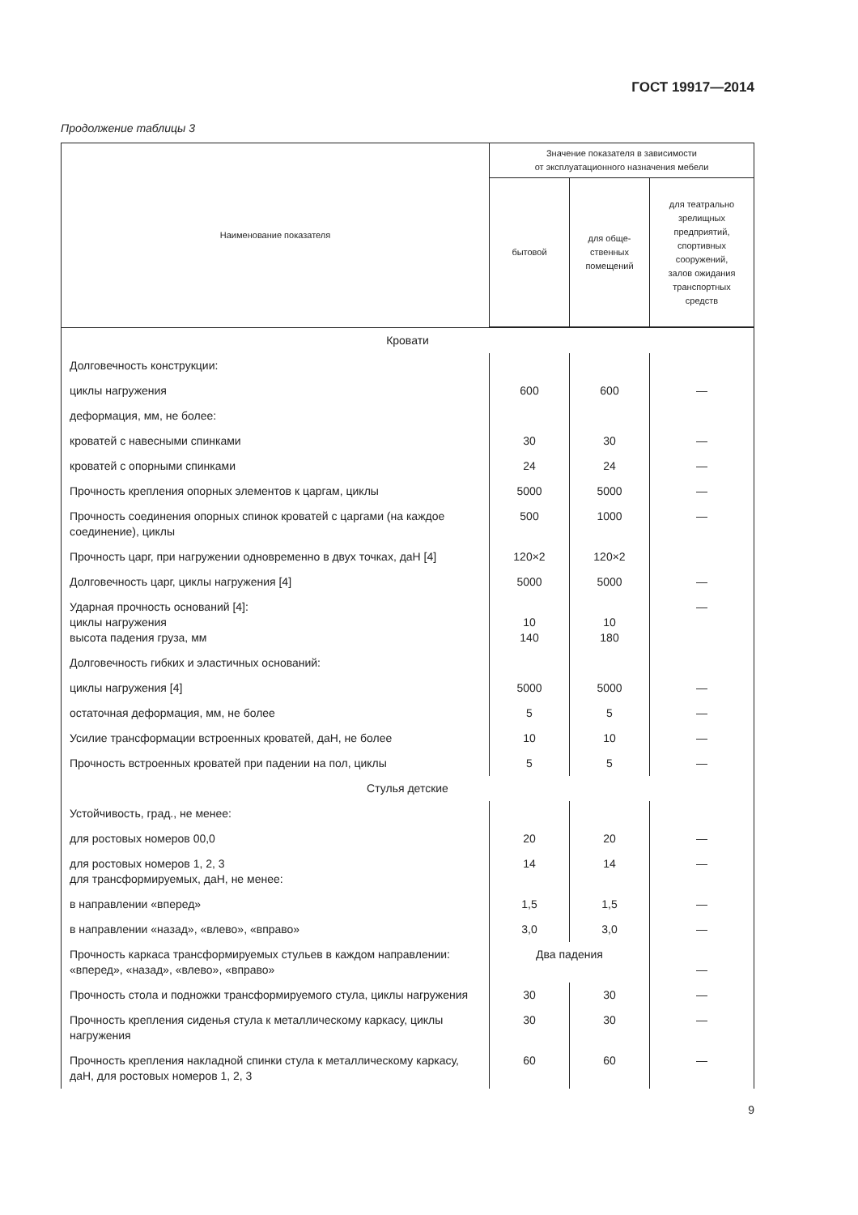ГОСТ 19917—2014
Продолжение таблицы 3
| Наименование показателя | Значение показателя в зависимости от эксплуатационного назначения мебели | | |
| --- | --- | --- | --- |
| | бытовой | для обще- ственных помещений | для театрально зрелищных предприятий, спортивных сооружений, залов ожидания транспортных средств |
| Кровати | | | |
| Долговечность конструкции: | | | |
| циклы нагружения | 600 | 600 | — |
| деформация, мм, не более: | | | |
| кроватей с навесными спинками | 30 | 30 | — |
| кроватей с опорными спинками | 24 | 24 | — |
| Прочность крепления опорных элементов к царгам, циклы | 5000 | 5000 | — |
| Прочность соединения опорных спинок кроватей с царгами (на каждое соединение), циклы | 500 | 1000 | — |
| Прочность царг, при нагружении одновременно в двух точках, даН [4] | 120×2 | 120×2 | |
| Долговечность царг, циклы нагружения [4] | 5000 | 5000 | — |
| Ударная прочность оснований [4]: циклы нагружения высота падения груза, мм | 10 140 | 10 180 | — |
| Долговечность гибких и эластичных оснований: | | | |
| циклы нагружения [4] | 5000 | 5000 | — |
| остаточная деформация, мм, не более | 5 | 5 | — |
| Усилие трансформации встроенных кроватей, даН, не более | 10 | 10 | — |
| Прочность встроенных кроватей при падении на пол, циклы | 5 | 5 | — |
| Стулья детские | | | |
| Устойчивость, град., не менее: | | | |
| для ростовых номеров 00,0 | 20 | 20 | — |
| для ростовых номеров 1, 2, 3 для трансформируемых, даН, не менее: | 14 | 14 | — |
| в направлении «вперед» | 1,5 | 1,5 | — |
| в направлении «назад», «влево», «вправо» | 3,0 | 3,0 | — |
| Прочность каркаса трансформируемых стульев в каждом направлении: «вперед», «назад», «влево», «вправо» | Два падения | | — |
| Прочность стола и подножки трансформируемого стула, циклы нагружения | 30 | 30 | — |
| Прочность крепления сиденья стула к металлическому каркасу, циклы нагружения | 30 | 30 | — |
| Прочность крепления накладной спинки стула к металлическому каркасу, даН, для ростовых номеров 1, 2, 3 | 60 | 60 | — |
9